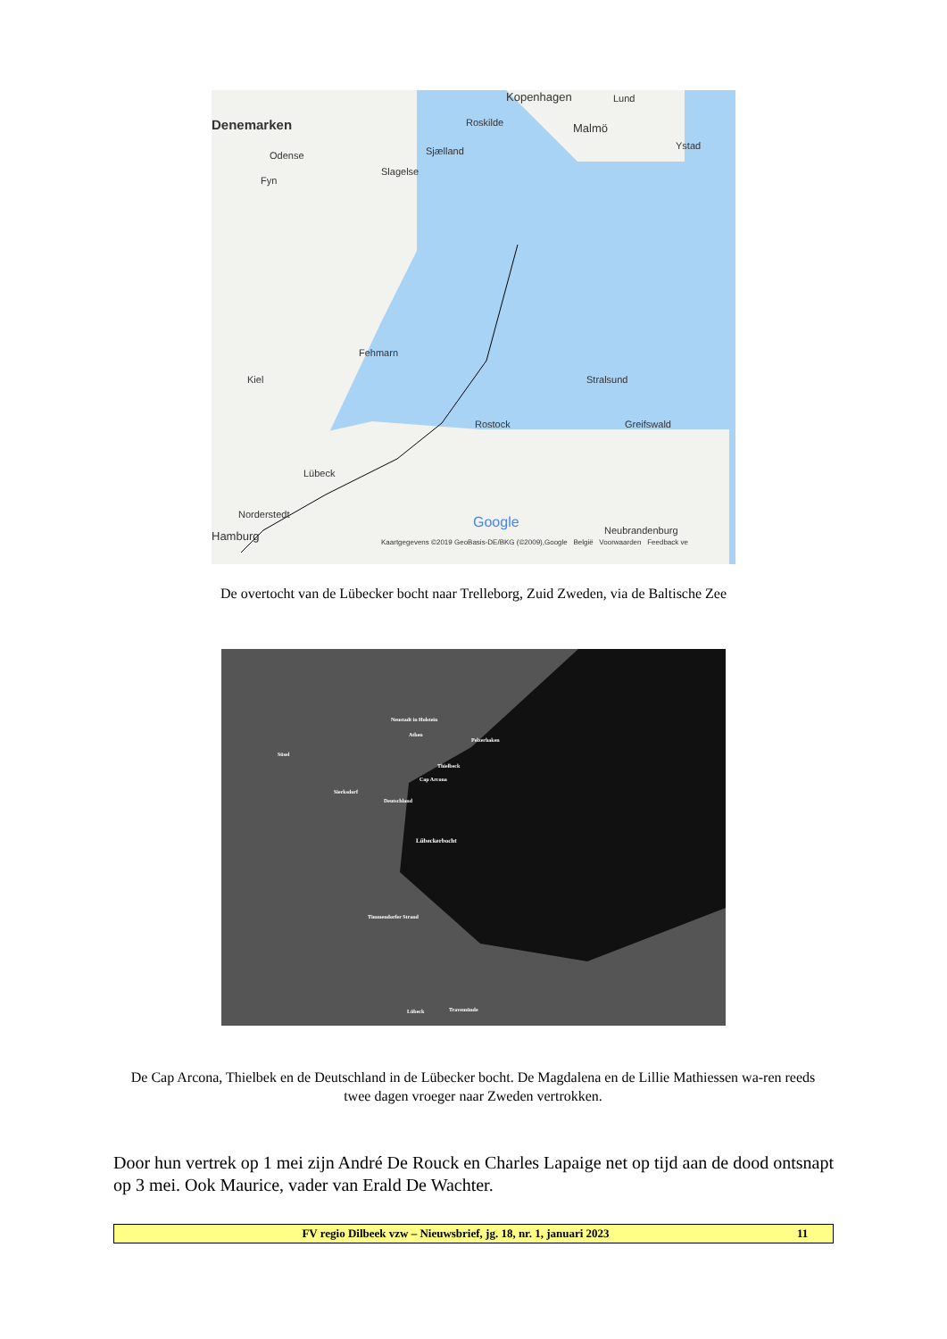Denemarken
Kopenhagen Lund
Malmö
Ystad
Roskilde
Odense Sjælland
Slagelse
Fyn
Fehmarn
Kiel Stralsund
Rostock Greifswald
Lübeck
Norderstedt
Hamburg Neubrandenburg Google
Kaartgegevens ©2019 GeoBasis-DE/BKG (©2009),Google België Voorwaarden Feedback ve
Neustadt in Holstein
Athen
Pelzerhaken
Süsel
Thielbeck
Cap Arcona
Sierksdorf
Deutschland
Lübeckerbocht
Timmendorfer Strand
Lübeck Travemünde
De overtocht van de Lübecker bocht naar Trelleborg, Zuid Zweden, via de Baltische Zee
De Cap Arcona, Thielbek en de Deutschland in de Lübecker bocht. De Magdalena en de Lillie Mathiessen wa-ren reeds twee dagen vroeger naar Zweden vertrokken.
Door hun vertrek op 1 mei zijn André De Rouck en Charles Lapaige net op tijd aan de dood ontsnapt op 3 mei. Ook Maurice, vader van Erald De Wachter.
FV regio Dilbeek vzw – Nieuwsbrief, jg. 18, nr. 1, januari 2023 11